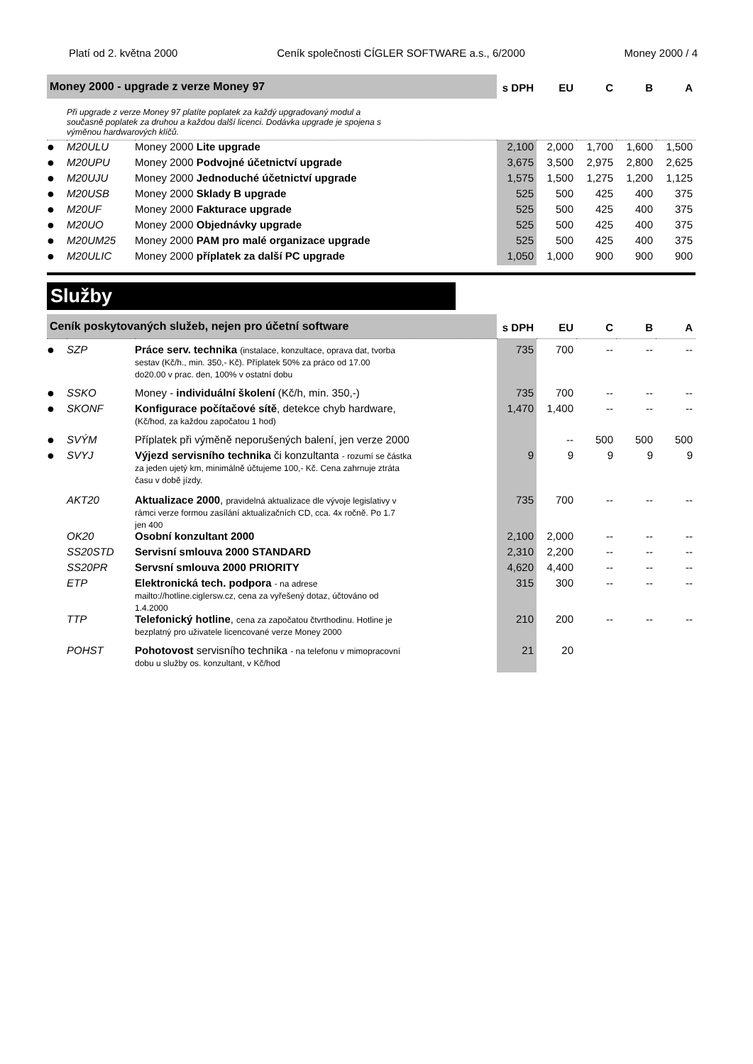Platí od 2. května 2000 Ceník společnosti CÍGLER SOFTWARE a.s., 6/2000 Money 2000 / 4
| Money 2000 - upgrade z verze Money 97 | | | s DPH | EU | C | B | A |
| --- | --- | --- | --- | --- | --- | --- | --- |
| | Při upgrade z verze Money 97 platíte poplatek za každý upgradovaný modul a současně poplatek za druhou a každou další licenci. Dodávka upgrade je spojena s výměnou hardwarových klíčů. | | | | | | |
| ● | M20ULU | Money 2000 Lite upgrade | 2,100 | 2,000 | 1,700 | 1,600 | 1,500 |
| ● | M20UPU | Money 2000 Podvojné účetnictví upgrade | 3,675 | 3,500 | 2,975 | 2,800 | 2,625 |
| ● | M20UJU | Money 2000 Jednoduché účetnictví upgrade | 1,575 | 1,500 | 1,275 | 1,200 | 1,125 |
| ● | M20USB | Money 2000 Sklady B upgrade | 525 | 500 | 425 | 400 | 375 |
| ● | M20UF | Money 2000 Fakturace upgrade | 525 | 500 | 425 | 400 | 375 |
| ● | M20UO | Money 2000 Objednávky upgrade | 525 | 500 | 425 | 400 | 375 |
| ● | M20UM25 | Money 2000 PAM pro malé organizace upgrade | 525 | 500 | 425 | 400 | 375 |
| ● | M20ULIC | Money 2000 příplatek za další PC upgrade | 1,050 | 1,000 | 900 | 900 | 900 |
Služby
| Ceník poskytovaných služeb, nejen pro účetní software | | | s DPH | EU | C | B | A |
| --- | --- | --- | --- | --- | --- | --- | --- |
| ● | SZP | Práce serv. technika (instalace, konzultace, oprava dat, tvorba sestav (Kč/h., min. 350,- Kč). Příplatek 50% za práco od 17.00 do20.00 v prac. den, 100% v ostatní dobu | 735 | 700 | -- | -- | -- |
| ● | SSKO | Money - individuální školení (Kč/h, min. 350,-) | 735 | 700 | -- | -- | -- |
| ● | SKONF | Konfigurace počítačové sítě , detekce chyb hardware, (Kč/hod, za každou započatou 1 hod) | 1,470 | 1,400 | -- | -- | -- |
| ● | SVÝM | Příplatek při výměně neporušených balení, jen verze 2000 | | -- | 500 | 500 | 500 |
| ● | SVYJ | Výjezd servisního technika či konzultanta - rozumí se částka za jeden ujetý km, minimálně účtujeme 100,- Kč. Cena zahrnuje ztráta času v době jízdy. | 9 | 9 | 9 | 9 | 9 |
| | AKT20 | Aktualizace 2000 , pravidelná aktualizace dle vývoje legislativy v rámci verze formou zasílání aktualizačních CD, cca. 4x ročně. Po 1.7 jen 400 | 735 | 700 | -- | -- | -- |
| | OK20 | Osobní konzultant 2000 | 2,100 | 2,000 | -- | -- | -- |
| | SS20STD | Servisní smlouva 2000 STANDARD | 2,310 | 2,200 | -- | -- | -- |
| | SS20PR | Servsní smlouva 2000 PRIORITY | 4,620 | 4,400 | -- | -- | -- |
| | ETP | Elektronická tech. podpora - na adrese mailto://hotline.ciglersw.cz, cena za vyřešený dotaz, účtováno od 1.4.2000 | 315 | 300 | -- | -- | -- |
| | TTP | Telefonický hotline , cena za započatou čtvrthodinu. Hotline je bezplatný pro uživatele licencované verze Money 2000 | 210 | 200 | -- | -- | -- |
| | POHST | Pohotovost servisního technika - na telefonu v mimopracovní dobu u služby os. konzultant, v Kč/hod | 21 | 20 | | | |